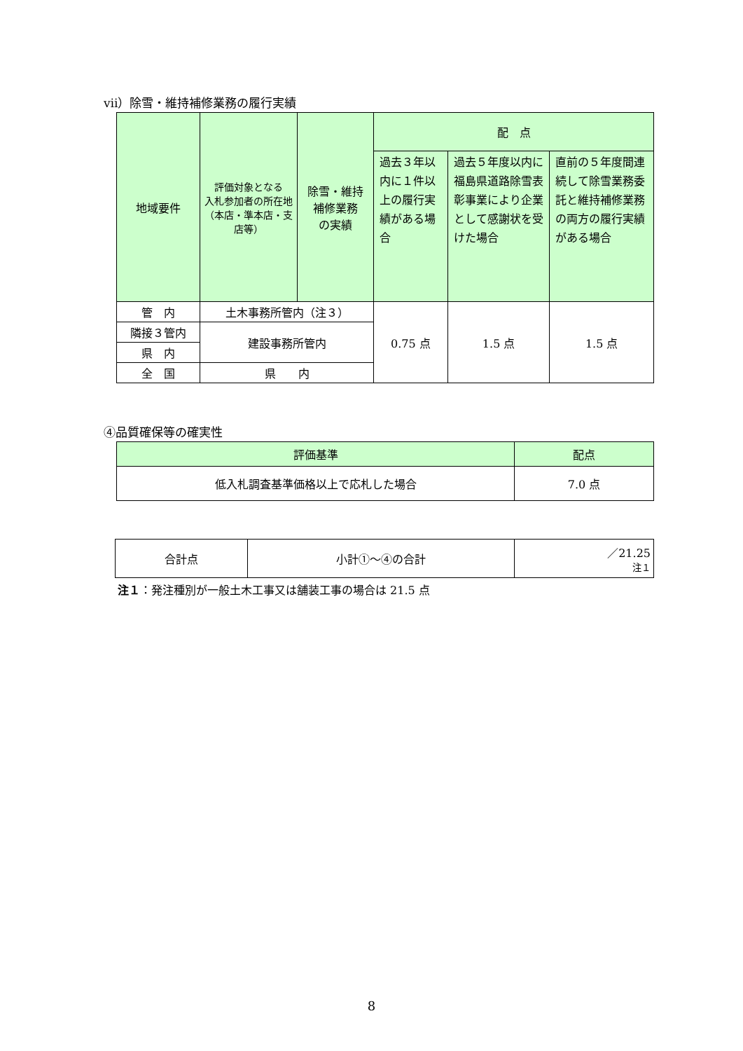ⅶ）除雪・維持補修業務の履行実績
| 地域要件 | 評価対象となる 入札参加者の所在地 （本店・準本店・支店等） | 除雪・維持 補修業務 の実績 | 配 点 | | |
| --- | --- | --- | --- | --- | --- |
| | | | 過去３年以内に１件以上の履行実績がある場合 | 過去５年度以内に福島県道路除雪表彰事業により企業として感謝状を受けた場合 | 直前の５年度間連続して除雪業務委託と維持補修業務の両方の履行実績がある場合 |
| 管 内 | 土木事務所管内（注３） | | 0.75 点 | 1.5 点 | 1.5 点 |
| 隣接３管内 | 建設事務所管内 | | | | |
| 県 内 | | | | | |
| 全 国 | 県 内 | | | | |
④品質確保等の確実性
| 評価基準 | 配点 |
| --- | --- |
| 低入札調査基準価格以上で応札した場合 | 7.0 点 |
| 合計点 | 小計①～④の合計 | ／21.25 注１ |
注１：発注種別が一般土木工事又は舗装工事の場合は 21.5 点
8